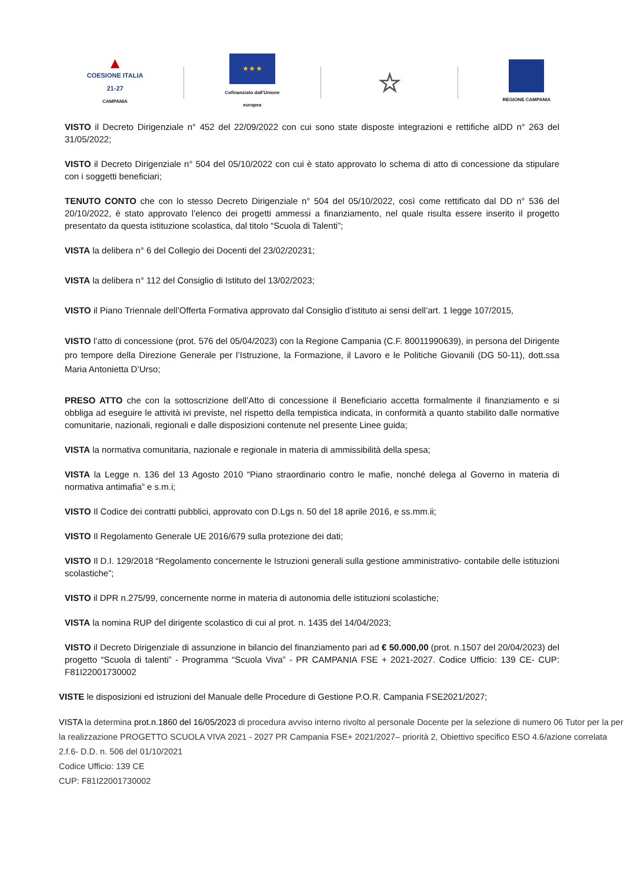▲
COESIONE ITALIA 21-27
CAMPANIA
★ ★ ★
Cofinanziato dall'Unione europea
☆
REGIONE CAMPANIA
VISTO il Decreto Dirigenziale n° 452 del 22/09/2022 con cui sono state disposte integrazioni e rettifiche alDD n° 263 del 31/05/2022;
VISTO il Decreto Dirigenziale n° 504 del 05/10/2022 con cui è stato approvato lo schema di atto di concessione da stipulare con i soggetti beneficiari;
TENUTO CONTO che con lo stesso Decreto Dirigenziale n° 504 del 05/10/2022, così come rettificato dal DD n° 536 del 20/10/2022, è stato approvato l’elenco dei progetti ammessi a finanziamento, nel quale risulta essere inserito il progetto presentato da questa istituzione scolastica, dal titolo “Scuola di Talenti”;
VISTA la delibera n° 6 del Collegio dei Docenti del 23/02/20231;
VISTA la delibera n° 112 del Consiglio di Istituto del 13/02/2023;
VISTO il Piano Triennale dell’Offerta Formativa approvato dal Consiglio d’istituto ai sensi dell’art. 1 legge 107/2015,
VISTO l’atto di concessione (prot. 576 del 05/04/2023) con la Regione Campania (C.F. 80011990639), in persona del Dirigente pro tempore della Direzione Generale per l’Istruzione, la Formazione, il Lavoro e le Politiche Giovanili (DG 50-11), dott.ssa Maria Antonietta D’Urso;
PRESO ATTO che con la sottoscrizione dell’Atto di concessione il Beneficiario accetta formalmente il finanziamento e si obbliga ad eseguire le attività ivi previste, nel rispetto della tempistica indicata, in conformità a quanto stabilito dalle normative comunitarie, nazionali, regionali e dalle disposizioni contenute nel presente Linee guida;
VISTA la normativa comunitaria, nazionale e regionale in materia di ammissibilità della spesa;
VISTA la Legge n. 136 del 13 Agosto 2010 “Piano straordinario contro le mafie, nonché delega al Governo in materia di normativa antimafia” e s.m.i;
VISTO Il Codice dei contratti pubblici, approvato con D.Lgs n. 50 del 18 aprile 2016, e ss.mm.ii;
VISTO Il Regolamento Generale UE 2016/679 sulla protezione dei dati;
VISTO Il D.I. 129/2018 “Regolamento concernente le Istruzioni generali sulla gestione amministrativo- contabile delle istituzioni scolastiche”;
VISTO il DPR n.275/99, concernente norme in materia di autonomia delle istituzioni scolastiche;
VISTA la nomina RUP del dirigente scolastico di cui al prot. n. 1435 del 14/04/2023;
VISTO il Decreto Dirigenziale di assunzione in bilancio del finanziamento pari ad € 50.000,00 (prot. n.1507 del 20/04/2023) del progetto “Scuola di talenti” - Programma “Scuola Viva” - PR CAMPANIA FSE + 2021-2027. Codice Ufficio: 139 CE- CUP: F81I22001730002
VISTE le disposizioni ed istruzioni del Manuale delle Procedure di Gestione P.O.R. Campania FSE2021/2027;
VISTA la determina prot.n.1860 del 16/05/2023 di procedura avviso interno rivolto al personale Docente per la selezione di numero 06 Tutor per la per la realizzazione PROGETTO SCUOLA VIVA 2021 - 2027 PR Campania FSE+ 2021/2027– priorità 2, Obiettivo specifico ESO 4.6/azione correlata 2.f.6- D.D. n. 506 del 01/10/2021
Codice Ufficio: 139 CE
CUP: F81I22001730002